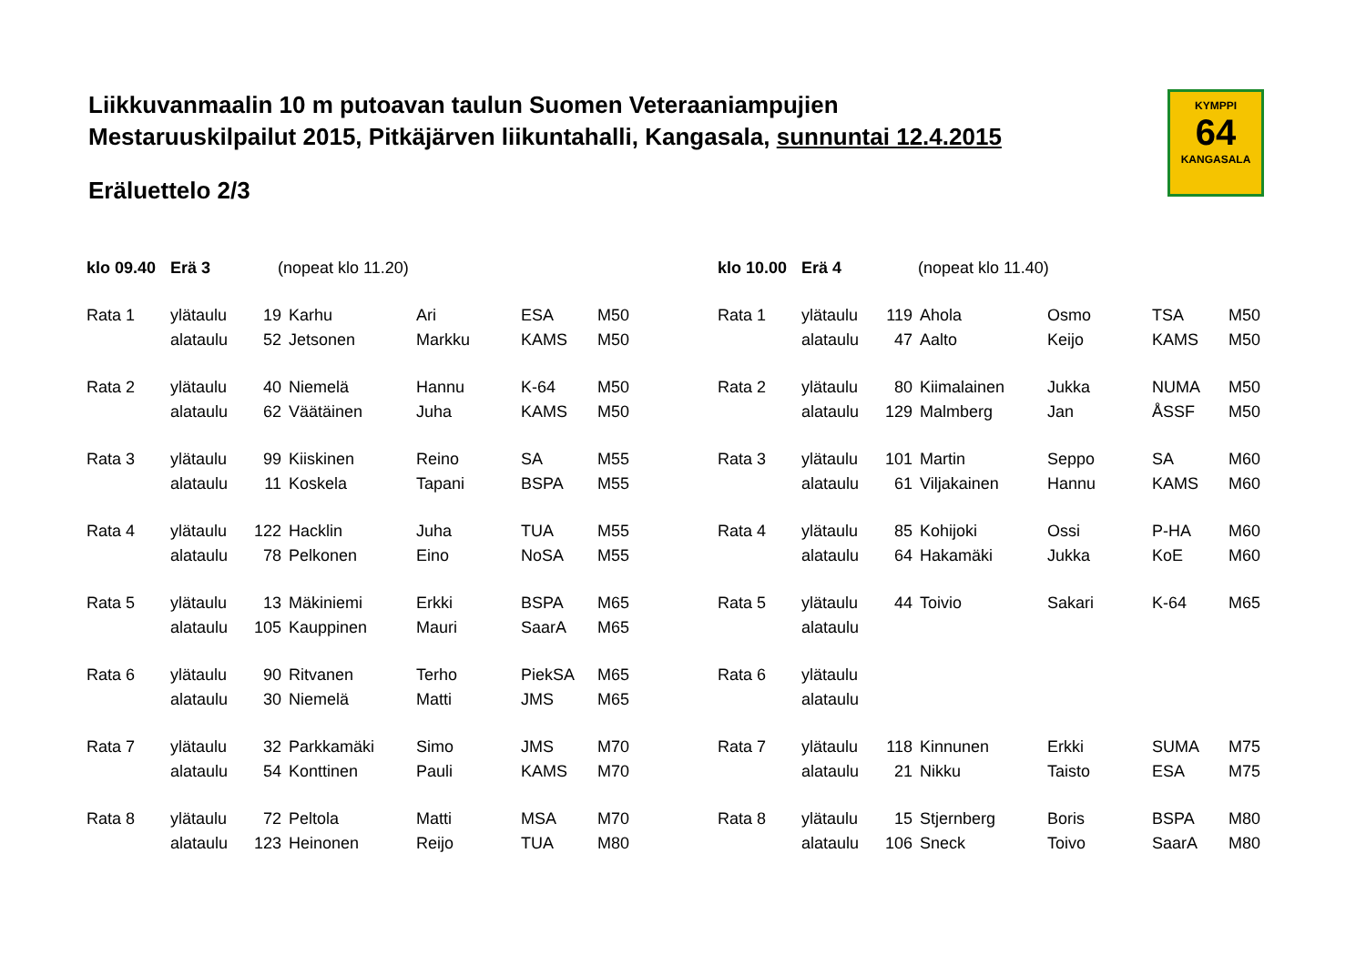Liikkuvanmaalin 10 m putoavan taulun Suomen Veteraaniampujien
Mestaruuskilpailut 2015, Pitkäjärven liikuntahalli, Kangasala, sunnuntai 12.4.2015
Eräluettelo 2/3
KYMPPI
64
KANGASALA
| klo 09.40 | Erä 3 | (nopeat klo 11.20) | | | | |
| Rata 1 | ylätaulu | 19 | Karhu | Ari | ESA | M50 |
| | alataulu | 52 | Jetsonen | Markku | KAMS | M50 |
| Rata 2 | ylätaulu | 40 | Niemelä | Hannu | K-64 | M50 |
| | alataulu | 62 | Väätäinen | Juha | KAMS | M50 |
| Rata 3 | ylätaulu | 99 | Kiiskinen | Reino | SA | M55 |
| | alataulu | 11 | Koskela | Tapani | BSPA | M55 |
| Rata 4 | ylätaulu | 122 | Hacklin | Juha | TUA | M55 |
| | alataulu | 78 | Pelkonen | Eino | NoSA | M55 |
| Rata 5 | ylätaulu | 13 | Mäkiniemi | Erkki | BSPA | M65 |
| | alataulu | 105 | Kauppinen | Mauri | SaarA | M65 |
| Rata 6 | ylätaulu | 90 | Ritvanen | Terho | PiekSA | M65 |
| | alataulu | 30 | Niemelä | Matti | JMS | M65 |
| Rata 7 | ylätaulu | 32 | Parkkamäki | Simo | JMS | M70 |
| | alataulu | 54 | Konttinen | Pauli | KAMS | M70 |
| Rata 8 | ylätaulu | 72 | Peltola | Matti | MSA | M70 |
| | alataulu | 123 | Heinonen | Reijo | TUA | M80 |
| klo 10.00 | Erä 4 | (nopeat klo 11.40) | | | | |
| Rata 1 | ylätaulu | 119 | Ahola | Osmo | TSA | M50 |
| | alataulu | 47 | Aalto | Keijo | KAMS | M50 |
| Rata 2 | ylätaulu | 80 | Kiimalainen | Jukka | NUMA | M50 |
| | alataulu | 129 | Malmberg | Jan | ÅSSF | M50 |
| Rata 3 | ylätaulu | 101 | Martin | Seppo | SA | M60 |
| | alataulu | 61 | Viljakainen | Hannu | KAMS | M60 |
| Rata 4 | ylätaulu | 85 | Kohijoki | Ossi | P-HA | M60 |
| | alataulu | 64 | Hakamäki | Jukka | KoE | M60 |
| Rata 5 | ylätaulu | 44 | Toivio | Sakari | K-64 | M65 |
| | alataulu | | | | | |
| Rata 6 | ylätaulu | | | | | |
| | alataulu | | | | | |
| Rata 7 | ylätaulu | 118 | Kinnunen | Erkki | SUMA | M75 |
| | alataulu | 21 | Nikku | Taisto | ESA | M75 |
| Rata 8 | ylätaulu | 15 | Stjernberg | Boris | BSPA | M80 |
| | alataulu | 106 | Sneck | Toivo | SaarA | M80 |